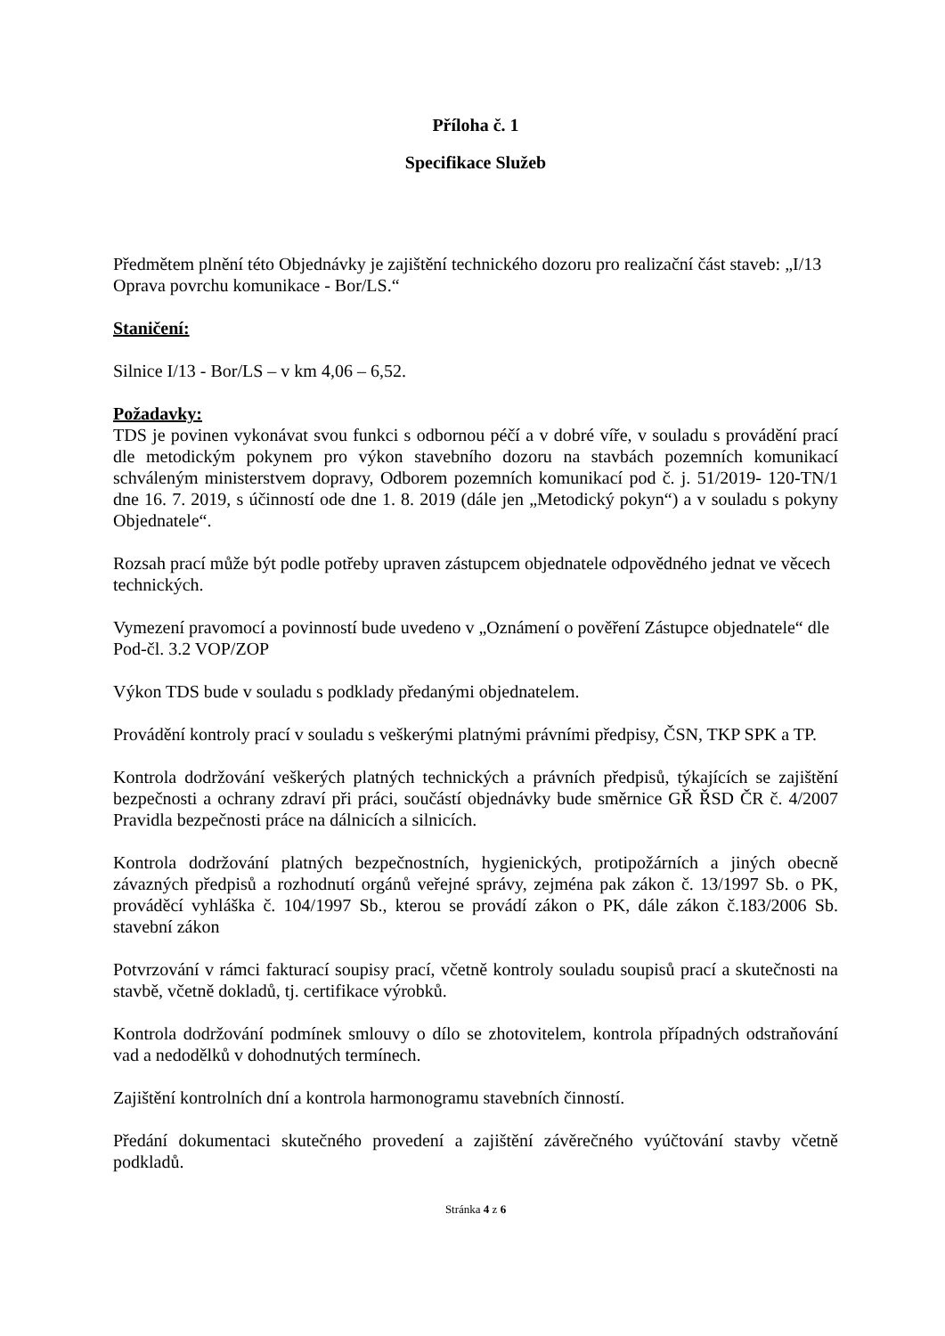Příloha č. 1
Specifikace Služeb
Předmětem plnění této Objednávky je zajištění technického dozoru pro realizační část staveb: „I/13 Oprava povrchu komunikace - Bor/LS.“
Staničení:
Silnice I/13 - Bor/LS – v km 4,06 – 6,52.
Požadavky:
TDS je povinen vykonávat svou funkci s odbornou péčí a v dobré víře, v souladu s prováděn­í prací dle metodickým pokynem pro výkon stavebního dozoru na stavbách pozemních komunikací schváleným ministerstvem dopravy, Odborem pozemních komunikací pod č. j. 51/2019- 120-TN/1 dne 16. 7. 2019, s účinností ode dne 1. 8. 2019 (dále jen „Metodický pokyn“) a v souladu s pokyny Objednatele“.
Rozsah prací může být podle potřeby upraven zástupcem objednatele odpovědného jednat ve věcech technických.
Vymezení pravomocí a povinností bude uvedeno v „Oznámení o pověření Zástupce objednatele“ dle Pod-čl. 3.2 VOP/ZOP
Výkon TDS bude v souladu s podklady předanými objednatelem.
Provádění kontroly prací v souladu s veškerými platnými právními předpisy, ČSN, TKP SPK a TP.
Kontrola dodržování veškerých platných technických a právních předpisů, týkajících se zajištění bezpečnosti a ochrany zdraví při práci, součástí objednávky bude směrnice GŘ ŘSD ČR č. 4/2007 Pravidla bezpečnosti práce na dálnicích a silnicích.
Kontrola dodržování platných bezpečnostních, hygienických, protipožárních a jiných obecně závazných předpisů a rozhodnutí orgánů veřejné správy, zejména pak zákon č. 13/1997 Sb. o PK, prováděcí vyhláška č. 104/1997 Sb., kterou se provádí zákon o PK, dále zákon č.183/2006 Sb. stavební zákon
Potvrzování v rámci fakturací soupisy prací, včetně kontroly souladu soupisů prací a skutečnosti na stavbě, včetně dokladů, tj. certifikace výrobků.
Kontrola dodržování podmínek smlouvy o dílo se zhotovitelem, kontrola případných odstraňování vad a nedodělků v dohodnutých termínech.
Zajištění kontrolních dní a kontrola harmonogramu stavebních činností.
Předání dokumentaci skutečného provedení a zajištění závěrečného vyúčtování stavby včetně podkladů.
Stránka 4 z 6